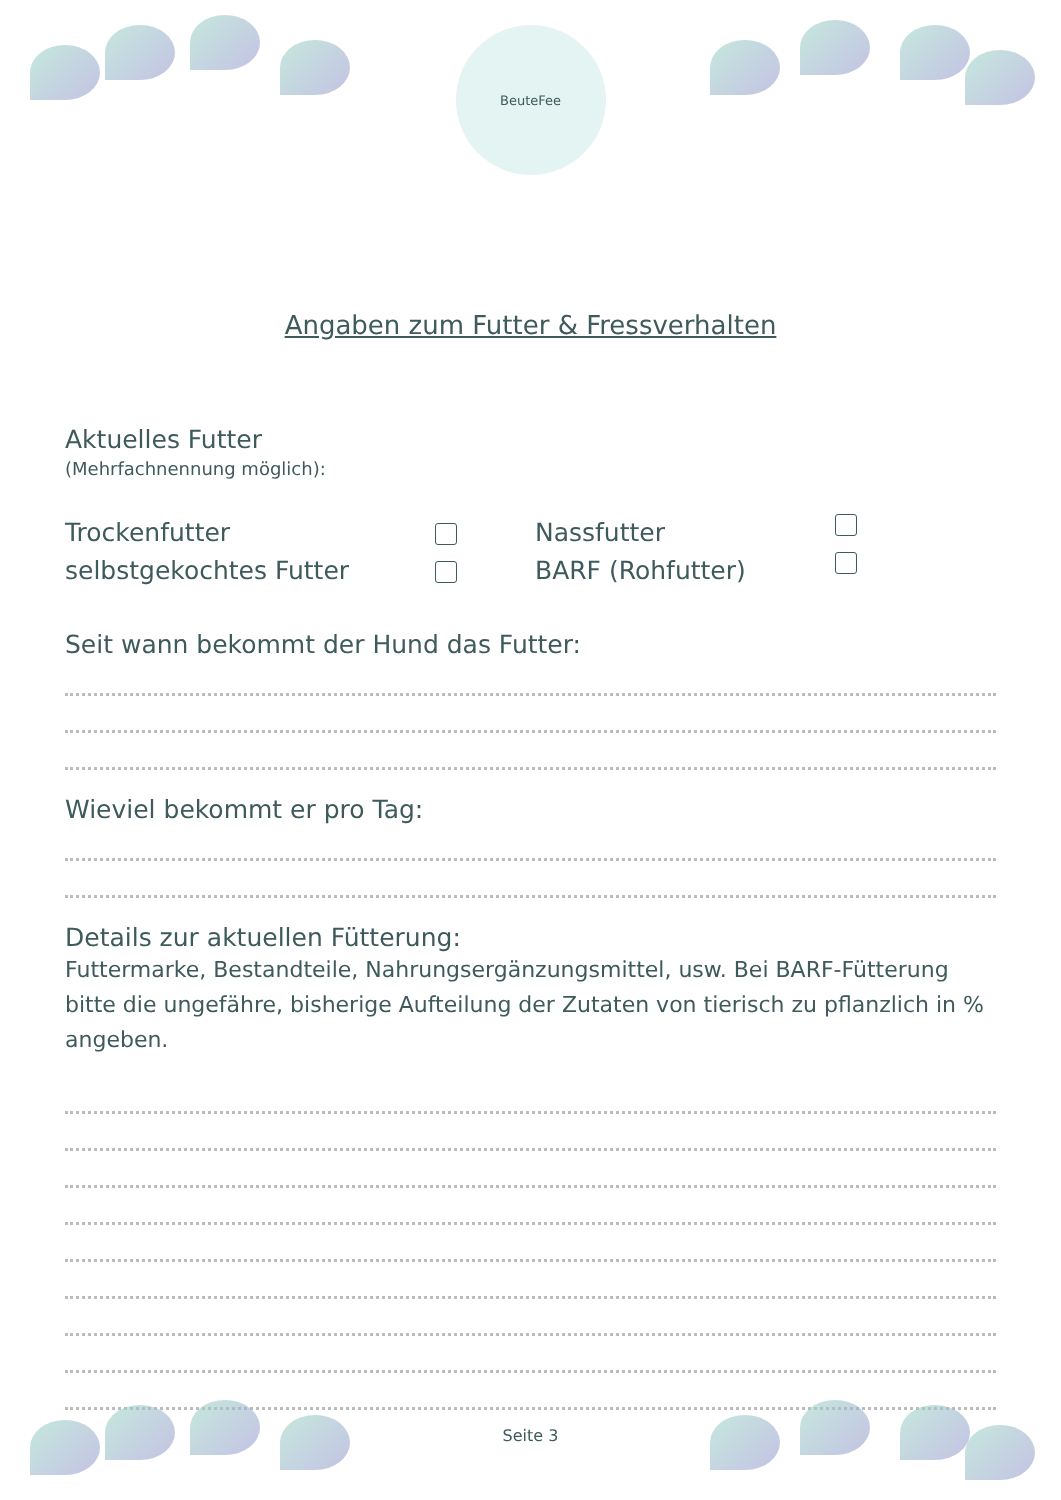BeuteFee
Angaben zum Futter & Fressverhalten
Aktuelles Futter
(Mehrfachnennung möglich):
Trockenfutter Nassfutter
selbstgekochtes Futter BARF (Rohfutter)
Seit wann bekommt der Hund das Futter:
Wieviel bekommt er pro Tag:
Details zur aktuellen Fütterung:
Futtermarke, Bestandteile, Nahrungsergänzungsmittel, usw. Bei BARF-Fütterung bitte die ungefähre, bisherige Aufteilung der Zutaten von tierisch zu pflanzlich in % angeben.
Seite 3